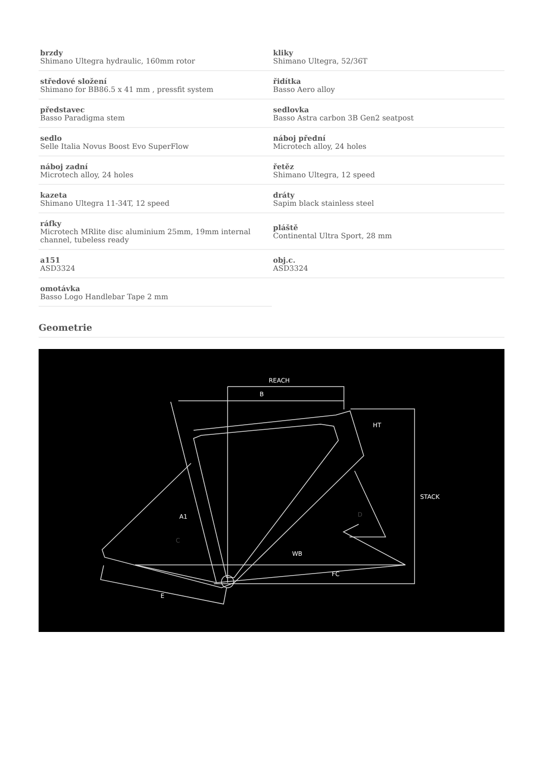| brzdy Shimano Ultegra hydraulic, 160mm rotor | kliky Shimano Ultegra, 52/36T |
| středové složení Shimano for BB86.5 x 41 mm , pressfit system | řidítka Basso Aero alloy |
| představec Basso Paradigma stem | sedlovka Basso Astra carbon 3B Gen2 seatpost |
| sedlo Selle Italia Novus Boost Evo SuperFlow | náboj přední Microtech alloy, 24 holes |
| náboj zadní Microtech alloy, 24 holes | řetěz Shimano Ultegra, 12 speed |
| kazeta Shimano Ultegra 11-34T, 12 speed | dráty Sapim black stainless steel |
| ráfky Microtech MRlite disc aluminium 25mm, 19mm internal channel, tubeless ready | pláště Continental Ultra Sport, 28 mm |
| a151 ASD3324 | obj.c. ASD3324 |
| omotávka Basso Logo Handlebar Tape 2 mm | |
Geometrie
REACH
B
HT
STACK
A1
WB
FC
E
C
D